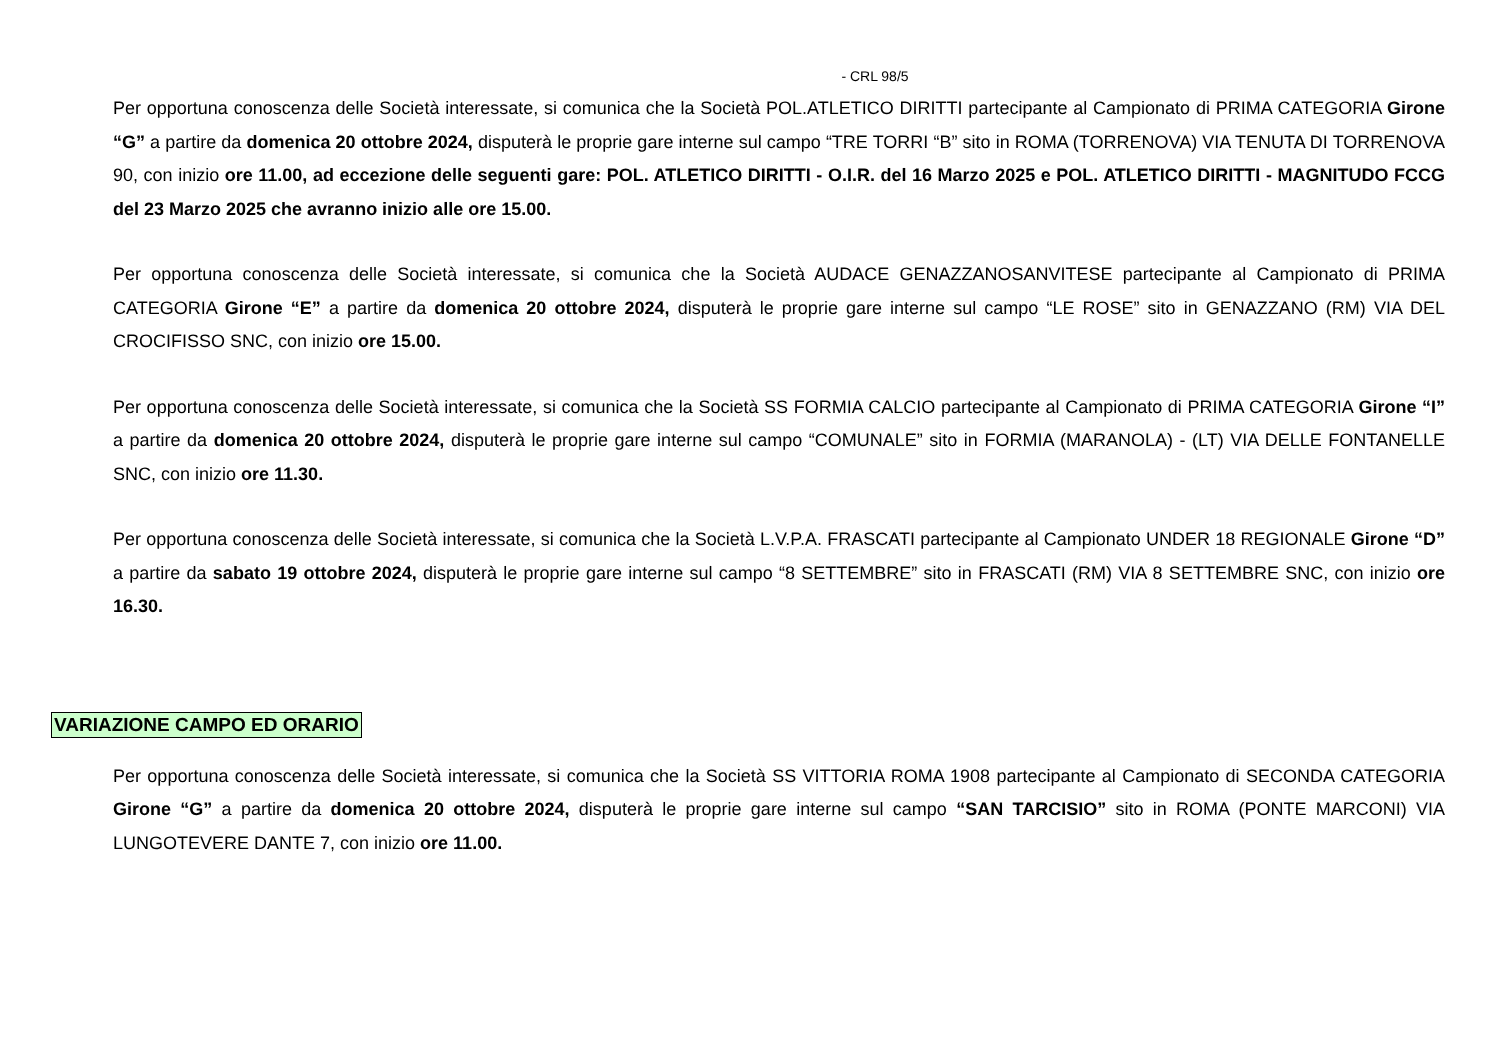- CRL 98/5
Per opportuna conoscenza delle Società interessate, si comunica che la Società POL.ATLETICO DIRITTI partecipante al Campionato di PRIMA CATEGORIA Girone “G” a partire da domenica 20 ottobre 2024, disputerà le proprie gare interne sul campo “TRE TORRI “B” sito in ROMA (TORRENOVA) VIA TENUTA DI TORRENOVA 90, con inizio ore 11.00, ad eccezione delle seguenti gare: POL. ATLETICO DIRITTI - O.I.R. del 16 Marzo 2025 e POL. ATLETICO DIRITTI - MAGNITUDO FCCG del 23 Marzo 2025 che avranno inizio alle ore 15.00.
Per opportuna conoscenza delle Società interessate, si comunica che la Società AUDACE GENAZZANOSANVITESE partecipante al Campionato di PRIMA CATEGORIA Girone “E” a partire da domenica 20 ottobre 2024, disputerà le proprie gare interne sul campo “LE ROSE” sito in GENAZZANO (RM) VIA DEL CROCIFISSO SNC, con inizio ore 15.00.
Per opportuna conoscenza delle Società interessate, si comunica che la Società SS FORMIA CALCIO partecipante al Campionato di PRIMA CATEGORIA Girone “I” a partire da domenica 20 ottobre 2024, disputerà le proprie gare interne sul campo “COMUNALE” sito in FORMIA (MARANOLA) - (LT) VIA DELLE FONTANELLE SNC, con inizio ore 11.30.
Per opportuna conoscenza delle Società interessate, si comunica che la Società L.V.P.A. FRASCATI partecipante al Campionato UNDER 18 REGIONALE Girone “D” a partire da sabato 19 ottobre 2024, disputerà le proprie gare interne sul campo “8 SETTEMBRE” sito in FRASCATI (RM) VIA 8 SETTEMBRE SNC, con inizio ore 16.30.
VARIAZIONE CAMPO ED ORARIO
Per opportuna conoscenza delle Società interessate, si comunica che la Società SS VITTORIA ROMA 1908 partecipante al Campionato di SECONDA CATEGORIA Girone “G” a partire da domenica 20 ottobre 2024, disputerà le proprie gare interne sul campo “SAN TARCISIO” sito in ROMA (PONTE MARCONI) VIA LUNGOTEVERE DANTE 7, con inizio ore 11.00.